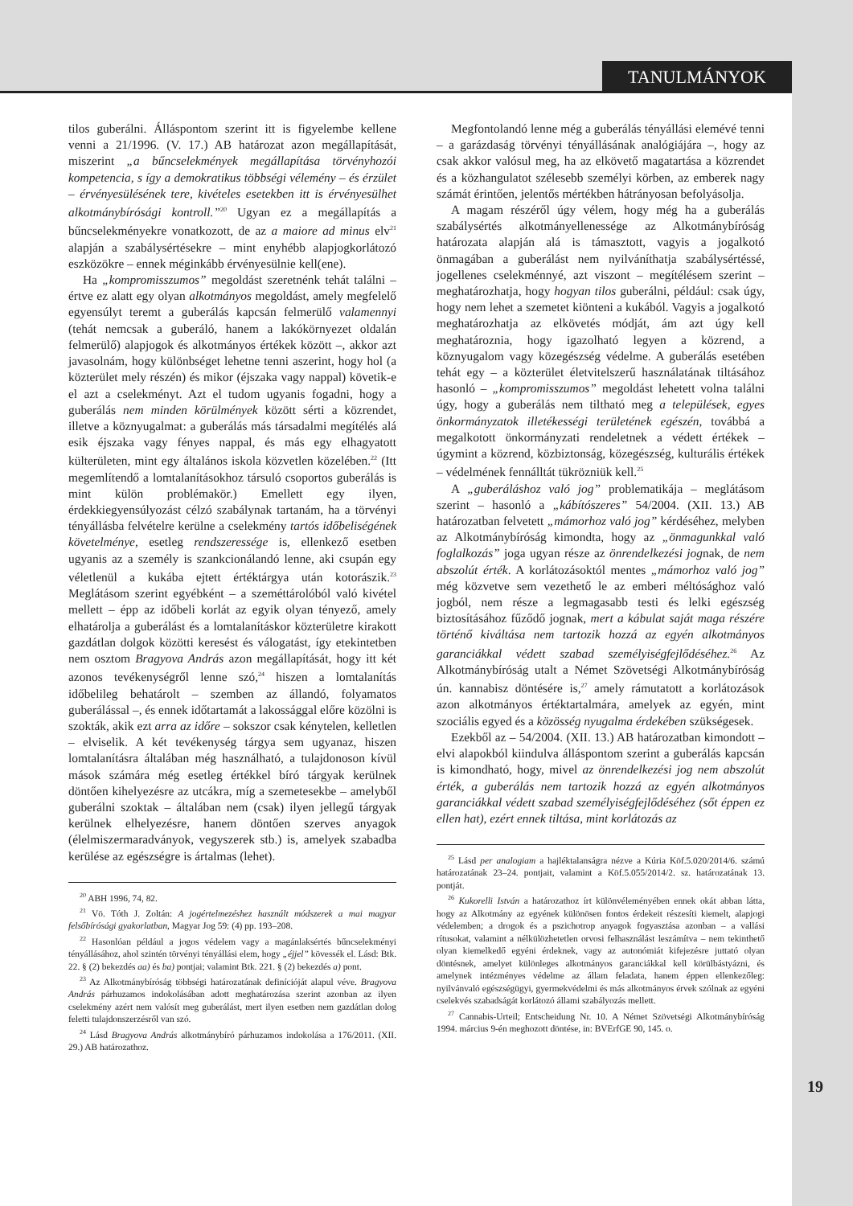TANULMÁNYOK
tilos guberálni. Álláspontom szerint itt is figyelembe kellene venni a 21/1996. (V. 17.) AB határozat azon megállapítását, miszerint „a bűncselekmények megállapítása törvényhozói kompetencia, s így a demokratikus többségi vélemény – és érzület – érvényesülésének tere, kivételes esetekben itt is érvényesülhet alkotmánybírósági kontroll.”<sup>20</sup> Ugyan ez a megállapítás a bűncselekményekre vonatkozott, de az a maiore ad minus elv<sup>21</sup> alapján a szabálysértésekre – mint enyhébb alapjogkorlátozó eszközökre – ennek méginkább érvényesülnie kell(ene).
Ha „kompromisszumos” megoldást szeretnénk tehát találni – értve ez alatt egy olyan alkotmányos megoldást, amely megfelelő egyensúlyt teremt a guberálás kapcsán felmerülő valamennyi (tehát nemcsak a guberáló, hanem a lakókörnyezet oldalán felmerülő) alapjogok és alkotmányos értékek között –, akkor azt javasolnám, hogy különbséget lehetne tenni aszerint, hogy hol (a közterület mely részén) és mikor (éjszaka vagy nappal) követik-e el azt a cselekményt. Azt el tudom ugyanis fogadni, hogy a guberálás nem minden körülmények között sérti a közrendet, illetve a köznyugalmat: a guberálás más társadalmi megítélés alá esik éjszaka vagy fényes nappal, és más egy elhagyatott külterületen, mint egy általános iskola közvetlen közelében.<sup>22</sup> (Itt megemlítendő a lomtalanításokhoz társuló csoportos guberálás is mint külön problémakör.) Emellett egy ilyen, érdekkiegyensúlyozást célzó szabálynak tartanám, ha a törvényi tényállásba felvételre kerülne a cselekmény tartós időbeliségének követelménye, esetleg rendszeressége is, ellenkező esetben ugyanis az a személy is szankcionálandó lenne, aki csupán egy véletlenül a kukába ejtett értéktárgya után kotorászik.<sup>23</sup> Meglátásom szerint egyébként – a szeméttárolóból való kivétel mellett – épp az időbeli korlát az egyik olyan tényező, amely elhatárolja a guberálást és a lomtalanításkor közterületre kirakott gazdátlan dolgok közötti keresést és válogatást, így etekintetben nem osztom Bragyova András azon megállapítását, hogy itt két azonos tevékenységről lenne szó,<sup>24</sup> hiszen a lomtalanítás időbelileg behatárolt – szemben az állandó, folyamatos guberálással –, és ennek időtartamát a lakossággal előre közölni is szokták, akik ezt arra az időre – sokszor csak kénytelen, kelletlen – elviselik. A két tevékenység tárgya sem ugyanaz, hiszen lomtalanításra általában még használható, a tulajdonoson kívül mások számára még esetleg értékkel bíró tárgyak kerülnek döntően kihelyezésre az utcákra, míg a szemetesekbe – amelyből guberálni szoktak – általában nem (csak) ilyen jellegű tárgyak kerülnek elhelyezésre, hanem döntően szerves anyagok (élelmiszermaradványok, vegyszerek stb.) is, amelyek szabadba kerülése az egészségre is ártalmas (lehet).
<sup>20</sup> ABH 1996, 74, 82.
<sup>21</sup> Vö. Tóth J. Zoltán: A jogértelmezéshez használt módszerek a mai magyar felsőbírósági gyakorlatban, Magyar Jog 59: (4) pp. 193–208.
<sup>22</sup> Hasonlóan például a jogos védelem vagy a magánlaksértés bűncselekményi tényállásához, ahol szintén törvényi tényállási elem, hogy „éjjel” kövessék el. Lásd: Btk. 22. § (2) bekezdés aa) és ba) pontjai; valamint Btk. 221. § (2) bekezdés a) pont.
<sup>23</sup> Az Alkotmánybíróság többségi határozatának definícióját alapul véve. Bragyova András párhuzamos indokolásában adott meghatározása szerint azonban az ilyen cselekmény azért nem valósít meg guberálást, mert ilyen esetben nem gazdátlan dolog feletti tulajdonszerzésről van szó.
<sup>24</sup> Lásd Bragyova András alkotmánybíró párhuzamos indokolása a 176/2011. (XII. 29.) AB határozathoz.
Megfontolandó lenne még a guberálás tényállási elemévé tenni – a garázdaság törvényi tényállásának analógiájára –, hogy az csak akkor valósul meg, ha az elkövető magatartása a közrendet és a közhangulatot szélesebb személyi körben, az emberek nagy számát érintően, jelentős mértékben hátrányosan befolyásolja.
A magam részéről úgy vélem, hogy még ha a guberálás szabálysértés alkotmányellenessége az Alkotmánybíróság határozata alapján alá is támasztott, vagyis a jogalkotó önmagában a guberálást nem nyilváníthatja szabálysértéssé, jogellenes cselekménnyé, azt viszont – megítélésem szerint – meghatározhatja, hogy hogyan tilos guberálni, például: csak úgy, hogy nem lehet a szemetet kiönteni a kukából. Vagyis a jogalkotó meghatározhatja az elkövetés módját, ám azt úgy kell meghatároznia, hogy igazolható legyen a közrend, a köznyugalom vagy közegészség védelme. A guberálás esetében tehát egy – a közterület életvitelszerű használatának tiltásához hasonló – „kompromisszumos” megoldást lehetett volna találni úgy, hogy a guberálás nem tiltható meg a települések, egyes önkormányzatok illetékességi területének egészén, továbbá a megalkotott önkormányzati rendeletnek a védett értékek – úgymint a közrend, közbiztonság, közegészség, kulturális értékek – védelmének fennálltát tükrözniük kell.<sup>25</sup>
A „guberáláshoz való jog” problematikája – meglátásom szerint – hasonló a „kábítószeres” 54/2004. (XII. 13.) AB határozatban felvetett „mámorhoz való jog” kérdéséhez, melyben az Alkotmánybíróság kimondta, hogy az „önmagunkkal való foglalkozás” joga ugyan része az önrendelkezési jognak, de nem abszolút érték. A korlátozásoktól mentes „mámorhoz való jog” még közvetve sem vezethető le az emberi méltósághoz való jogból, nem része a legmagasabb testi és lelki egészség biztosításához fűződő jognak, mert a kábulat saját maga részére történő kiváltása nem tartozik hozzá az egyén alkotmányos garanciákkal védett szabad személyiségfejlődéséhez.<sup>26</sup> Az Alkotmánybíróság utalt a Német Szövetségi Alkotmánybíróság ún. kannabisz döntésére is,<sup>27</sup> amely rámutatott a korlátozások azon alkotmányos értéktartalmára, amelyek az egyén, mint szociális egyed és a közösség nyugalma érdekében szükségesek.
Ezekből az – 54/2004. (XII. 13.) AB határozatban kimondott – elvi alapokból kiindulva álláspontom szerint a guberálás kapcsán is kimondható, hogy, mivel az önrendelkezési jog nem abszolút érték, a guberálás nem tartozik hozzá az egyén alkotmányos garanciákkal védett szabad személyiségfejlődéséhez (sőt éppen ez ellen hat), ezért ennek tiltása, mint korlátozás az
<sup>25</sup> Lásd per analogiam a hajléktalanságra nézve a Kúria Köf.5.020/2014/6. számú határozatának 23–24. pontjait, valamint a Köf.5.055/2014/2. sz. határozatának 13. pontját.
<sup>26</sup> Kukorelli István a határozathoz írt különvéleményében ennek okát abban látta, hogy az Alkotmány az egyének különösen fontos érdekeit részesíti kiemelt, alapjogi védelemben; a drogok és a pszichotrop anyagok fogyasztása azonban – a vallási rítusokat, valamint a nélkülözhetetlen orvosi felhasználást leszámítva – nem tekinthető olyan kiemelkedő egyéni érdeknek, vagy az autonómiát kifejezésre juttató olyan döntésnek, amelyet különleges alkotmányos garanciákkal kell körülbástyázni, és amelynek intézményes védelme az állam feladata, hanem éppen ellenkezőleg: nyilvánvaló egészségügyi, gyermekvédelmi és más alkotmányos érvek szólnak az egyéni cselekvés szabadságát korlátozó állami szabályozás mellett.
<sup>27</sup> Cannabis-Urteil; Entscheidung Nr. 10. A Német Szövetségi Alkotmánybíróság 1994. március 9-én meghozott döntése, in: BVErfGE 90, 145. o.
19